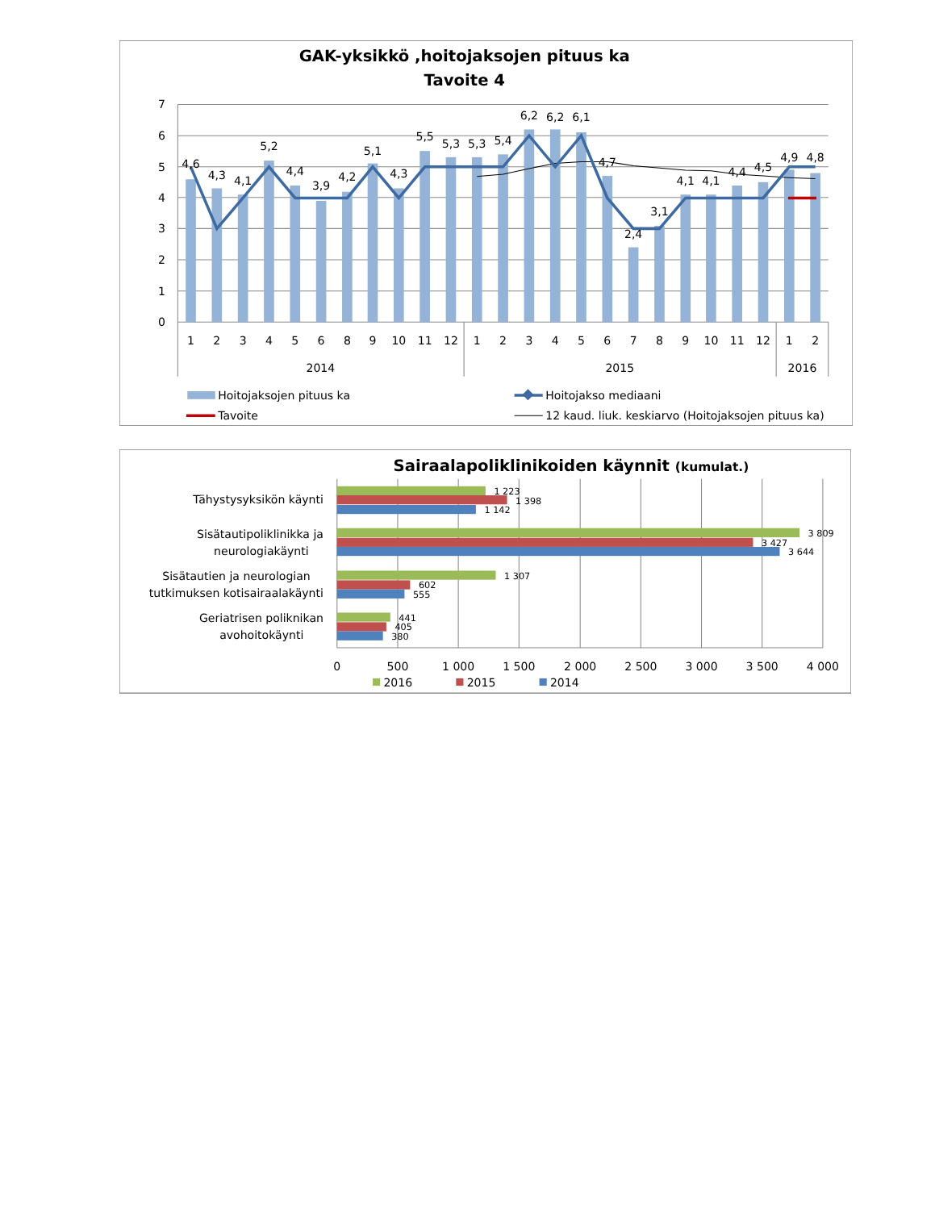GAK-yksikkö ,hoitojaksojen pituus ka
Tavoite 4
0
1
2
3
4
5
6
7
4,6
4,3
4,1
5,2
4,4
3,9
4,2
5,1
4,3
5,5
5,3
5,3
5,4
6,2
6,2
6,1
4,7
2,4
3,1
4,1
4,1
4,4
4,5
4,9
4,8
1
2
3
4
5
6
8
9
10
11
12
1
2
3
4
5
6
7
8
9
10
11
12
1
2
2014
2015
2016
Hoitojaksojen pituus ka
Hoitojakso mediaani
Tavoite
12 kaud. liuk. keskiarvo (Hoitojaksojen pituus ka)
Sairaalapoliklinikoiden käynnit (kumulat.)
1 223
1 398
1 142
3 809
3 427
3 644
1 307
602
555
441
405
380
Tähystysyksikön käynti
Sisätautipoliklinikka ja
neurologiakäynti
Sisätautien ja neurologian
tutkimuksen kotisairaalakäynti
Geriatrisen poliknikan
avohoitokäynti
0
500
1 000
1 500
2 000
2 500
3 000
3 500
4 000
2016
2015
2014